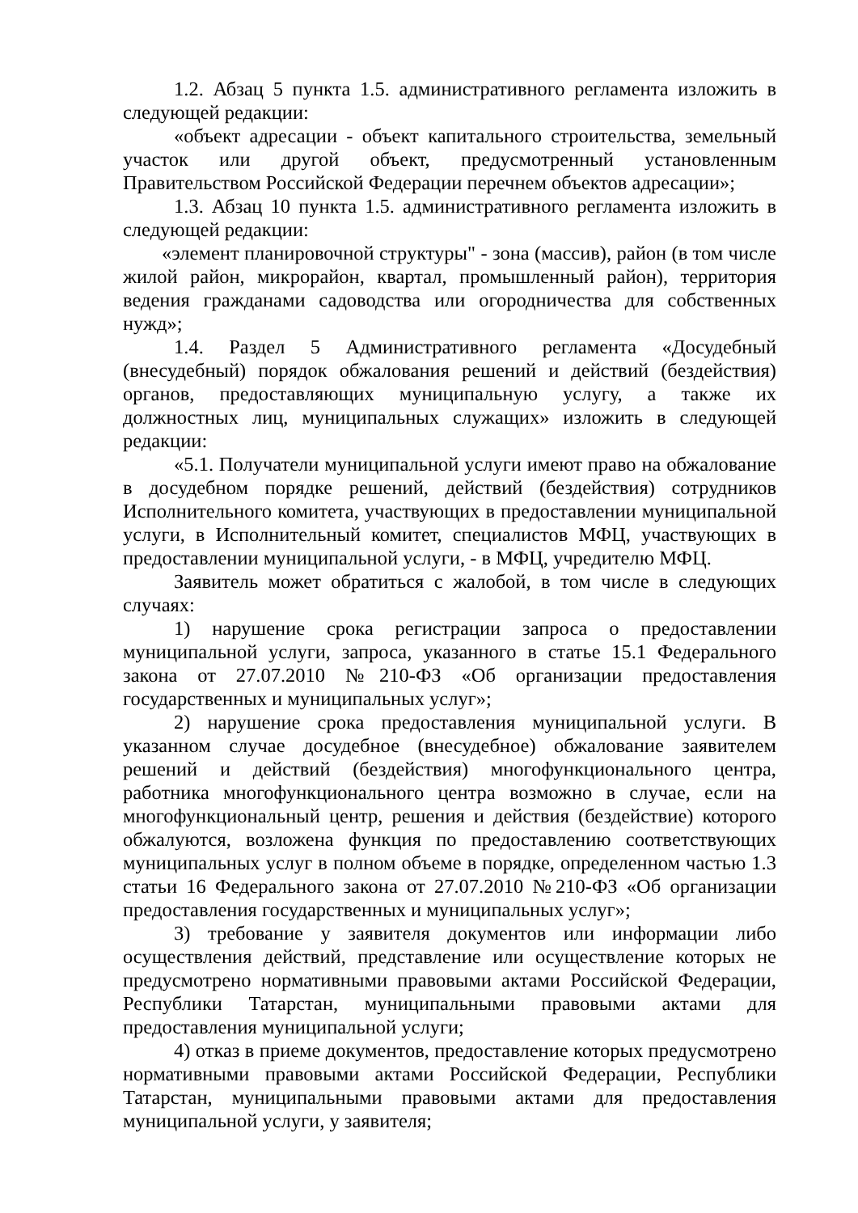1.2. Абзац 5 пункта 1.5. административного регламента изложить в следующей редакции:
«объект адресации - объект капитального строительства, земельный участок или другой объект, предусмотренный установленным Правительством Российской Федерации перечнем объектов адресации»;
1.3. Абзац 10 пункта 1.5. административного регламента изложить в следующей редакции:
«элемент планировочной структуры" - зона (массив), район (в том числе жилой район, микрорайон, квартал, промышленный район), территория ведения гражданами садоводства или огородничества для собственных нужд»;
1.4. Раздел 5 Административного регламента «Досудебный (внесудебный) порядок обжалования решений и действий (бездействия) органов, предоставляющих муниципальную услугу, а также их должностных лиц, муниципальных служащих» изложить в следующей редакции:
«5.1. Получатели муниципальной услуги имеют право на обжалование в досудебном порядке решений, действий (бездействия) сотрудников Исполнительного комитета, участвующих в предоставлении муниципальной услуги, в Исполнительный комитет, специалистов МФЦ, участвующих в предоставлении муниципальной услуги, - в МФЦ, учредителю МФЦ.
Заявитель может обратиться с жалобой, в том числе в следующих случаях:
1) нарушение срока регистрации запроса о предоставлении муниципальной услуги, запроса, указанного в статье 15.1 Федерального закона от 27.07.2010 №210-ФЗ «Об организации предоставления государственных и муниципальных услуг»;
2) нарушение срока предоставления муниципальной услуги. В указанном случае досудебное (внесудебное) обжалование заявителем решений и действий (бездействия) многофункционального центра, работника многофункционального центра возможно в случае, если на многофункциональный центр, решения и действия (бездействие) которого обжалуются, возложена функция по предоставлению соответствующих муниципальных услуг в полном объеме в порядке, определенном частью 1.3 статьи 16 Федерального закона от 27.07.2010 №210-ФЗ «Об организации предоставления государственных и муниципальных услуг»;
3) требование у заявителя документов или информации либо осуществления действий, представление или осуществление которых не предусмотрено нормативными правовыми актами Российской Федерации, Республики Татарстан, муниципальными правовыми актами для предоставления муниципальной услуги;
4) отказ в приеме документов, предоставление которых предусмотрено нормативными правовыми актами Российской Федерации, Республики Татарстан, муниципальными правовыми актами для предоставления муниципальной услуги, у заявителя;